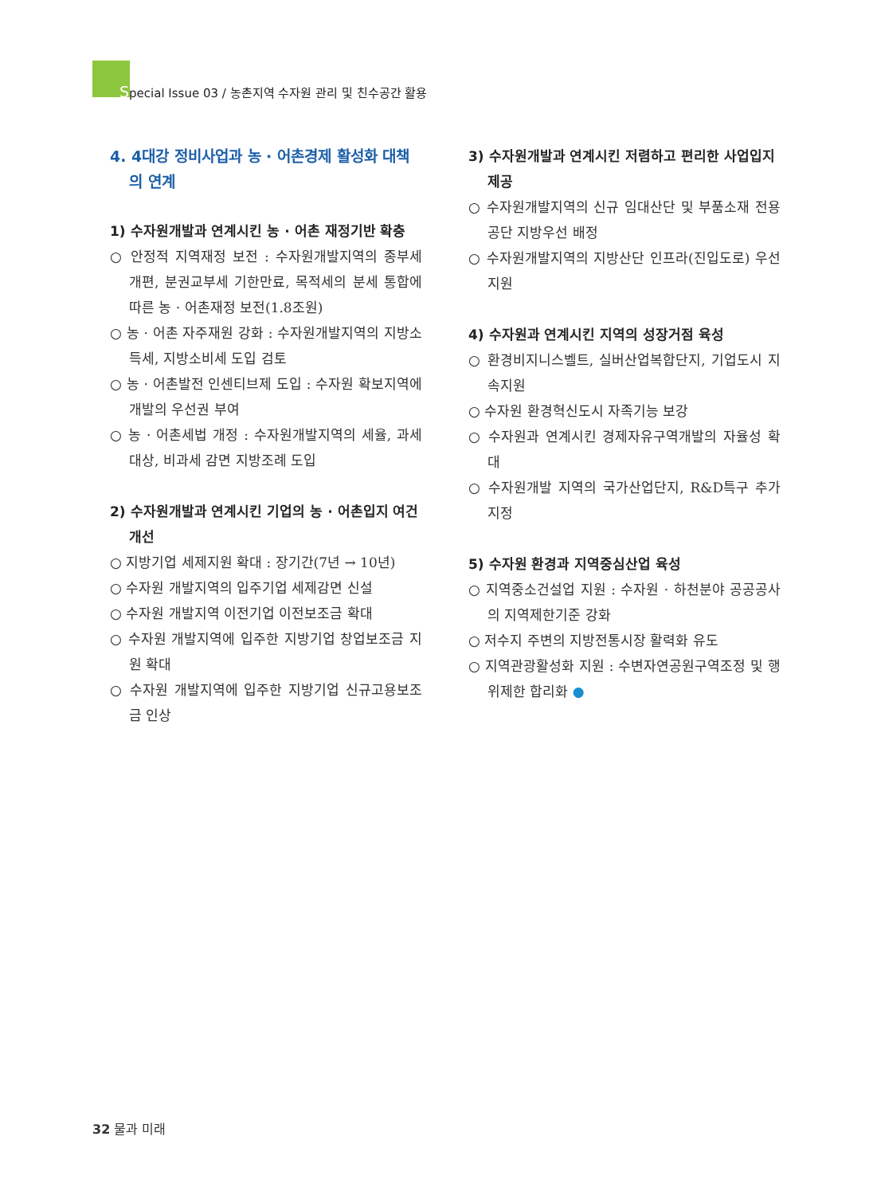Special Issue 03 / 농촌지역 수자원 관리 및 친수공간 활용
4. 4대강 정비사업과 농 · 어촌경제 활성화 대책의 연계
1) 수자원개발과 연계시킨 농 · 어촌 재정기반 확충
○ 안정적 지역재정 보전 : 수자원개발지역의 종부세 개편, 분권교부세 기한만료, 목적세의 분세 통합에 따른 농 · 어촌재정 보전(1.8조원)
○ 농 · 어촌 자주재원 강화 : 수자원개발지역의 지방소득세, 지방소비세 도입 검토
○ 농 · 어촌발전 인센티브제 도입 : 수자원 확보지역에 개발의 우선권 부여
○ 농 · 어촌세법 개정 : 수자원개발지역의 세율, 과세대상, 비과세 감면 지방조례 도입
2) 수자원개발과 연계시킨 기업의 농 · 어촌입지 여건 개선
○ 지방기업 세제지원 확대 : 장기간(7년 → 10년)
○ 수자원 개발지역의 입주기업 세제감면 신설
○ 수자원 개발지역 이전기업 이전보조금 확대
○ 수자원 개발지역에 입주한 지방기업 창업보조금 지원 확대
○ 수자원 개발지역에 입주한 지방기업 신규고용보조금 인상
3) 수자원개발과 연계시킨 저렴하고 편리한 사업입지 제공
○ 수자원개발지역의 신규 임대산단 및 부품소재 전용공단 지방우선 배정
○ 수자원개발지역의 지방산단 인프라(진입도로) 우선 지원
4) 수자원과 연계시킨 지역의 성장거점 육성
○ 환경비지니스벨트, 실버산업복합단지, 기업도시 지속지원
○ 수자원 환경혁신도시 자족기능 보강
○ 수자원과 연계시킨 경제자유구역개발의 자율성 확대
○ 수자원개발 지역의 국가산업단지, R&D특구 추가지정
5) 수자원 환경과 지역중심산업 육성
○ 지역중소건설업 지원 : 수자원 · 하천분야 공공공사의 지역제한기준 강화
○ 저수지 주변의 지방전통시장 활력화 유도
○ 지역관광활성화 지원 : 수변자연공원구역조정 및 행위제한 합리화 ●
32 물과 미래